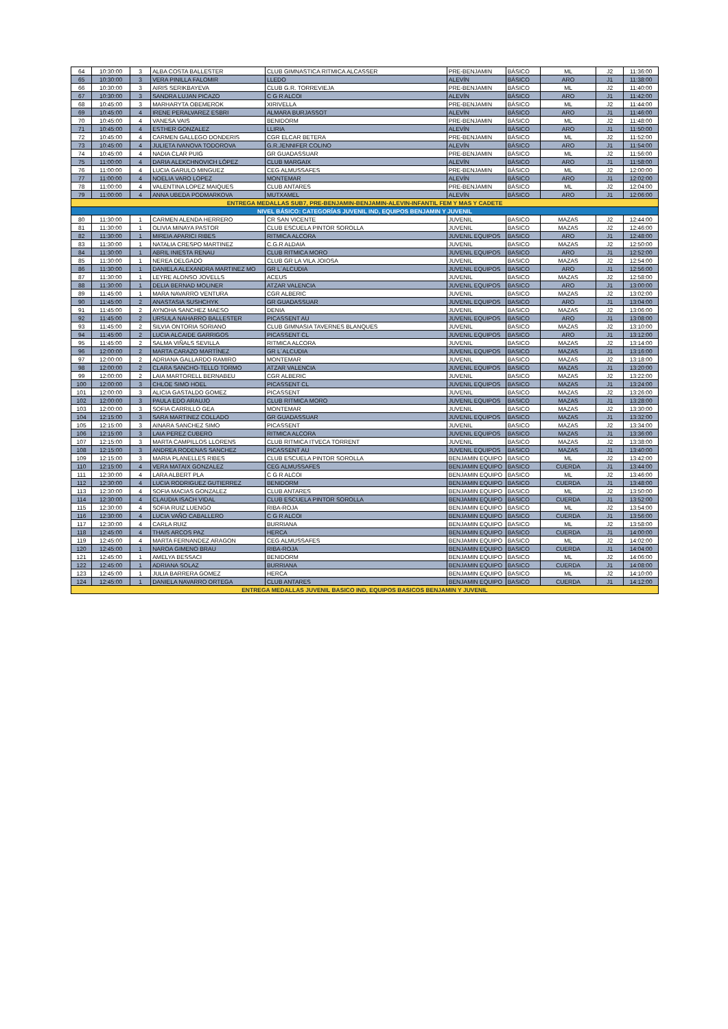| 64 | 10:30:00 | 3 | ALBA COSTA BALLESTER | CLUB GIMNASTICA RITMICA ALCASSER | PRE-BENJAMIN | BÁSICO | ML | J2 | 11:36:00 |
| 65 | 10:30:00 | 3 | VERA PINILLA FALOMIR | LLEDO | ALEVÍN | BÁSICO | ARO | J1 | 11:38:00 |
| 66 | 10:30:00 | 3 | AIRIS SERIKBAYEVA | CLUB G.R. TORREVIEJA | PRE-BENJAMIN | BÁSICO | ML | J2 | 11:40:00 |
| 67 | 10:30:00 | 3 | SANDRA LUJAN PICAZO | C G R ALCOI | ALEVÍN | BÁSICO | ARO | J1 | 11:42:00 |
| 68 | 10:45:00 | 3 | MARHARYTA OBEMEROK | XIRIVELLA | PRE-BENJAMIN | BÁSICO | ML | J2 | 11:44:00 |
| 69 | 10:45:00 | 4 | IRENE PERALVAREZ ESBRI | ALMARA BURJASSOT | ALEVÍN | BÁSICO | ARO | J1 | 11:46:00 |
| 70 | 10:45:00 | 4 | VANESA VAIS | BENIDORM | PRE-BENJAMIN | BÁSICO | ML | J2 | 11:48:00 |
| 71 | 10:45:00 | 4 | ESTHER GONZALEZ | LLIRIA | ALEVÍN | BÁSICO | ARO | J1 | 11:50:00 |
| 72 | 10:45:00 | 4 | CARMEN GALLEGO DONDERIS | CGR ELCAR BETERA | PRE-BENJAMIN | BÁSICO | ML | J2 | 11:52:00 |
| 73 | 10:45:00 | 4 | JULIETA IVANOVA TODOROVA | G.R.JENNIFER COLINO | ALEVÍN | BÁSICO | ARO | J1 | 11:54:00 |
| 74 | 10:45:00 | 4 | NADIA CLAR PUIG | GR GUADASSUAR | PRE-BENJAMIN | BÁSICO | ML | J2 | 11:56:00 |
| 75 | 11:00:00 | 4 | DARIA ALEKCHNOVICH LÓPEZ | CLUB MARGAIX | ALEVÍN | BÁSICO | ARO | J1 | 11:58:00 |
| 76 | 11:00:00 | 4 | LUCIA GARULO MINGUEZ | CEG ALMUSSAFES | PRE-BENJAMIN | BÁSICO | ML | J2 | 12:00:00 |
| 77 | 11:00:00 | 4 | NOELIA VARO LOPEZ | MONTEMAR | ALEVÍN | BÁSICO | ARO | J1 | 12:02:00 |
| 78 | 11:00:00 | 4 | VALENTINA LOPEZ MAIQUES | CLUB ANTARES | PRE-BENJAMIN | BÁSICO | ML | J2 | 12:04:00 |
| 79 | 11:00:00 | 4 | ANNA UBEDA PODMARKOVA | MUTXAMEL | ALEVÍN | BÁSICO | ARO | J1 | 12:06:00 |
| ENTREGA MEDALLAS SUB7, PRE-BENJAMIN-BENJAMIN-ALEVIN-INFANTIL FEM Y MAS Y CADETE | | | | | | | | | |
| NIVEL BÁSICO: CATEGORÍAS JUVENIL IND, EQUIPOS BENJAMIN Y JUVENIL | | | | | | | | | |
| 80 | 11:30:00 | 1 | CARMEN ALENDA HERRERO | CR SAN VICENTE | JUVENIL | BASICO | MAZAS | J2 | 12:44:00 |
| 81 | 11:30:00 | 1 | OLIVIA MINAYA PASTOR | CLUB ESCUELA PINTOR SOROLLA | JUVENIL | BASICO | MAZAS | J2 | 12:46:00 |
| 82 | 11:30:00 | 1 | MIREIA APARICI RIBES | RITMICA ALCORA | JUVENIL EQUIPOS | BASICO | ARO | J1 | 12:48:00 |
| 83 | 11:30:00 | 1 | NATALIA CRESPO MARTINEZ | C.G.R ALDAIA | JUVENIL | BASICO | MAZAS | J2 | 12:50:00 |
| 84 | 11:30:00 | 1 | ABRIL INIESTA RENAU | CLUB RITMICA MORO | JUVENIL EQUIPOS | BASICO | ARO | J1 | 12:52:00 |
| 85 | 11:30:00 | 1 | NEREA DELGADO | CLUB GR LA VILA JOIOSA | JUVENIL | BASICO | MAZAS | J2 | 12:54:00 |
| 86 | 11:30:00 | 1 | DANIELA ALEXANDRA MARTINEZ MO | GR L´ALCUDIA | JUVENIL EQUIPOS | BASICO | ARO | J1 | 12:56:00 |
| 87 | 11:30:00 | 1 | LEYRE ALONSO JOVELLS | ACEUS | JUVENIL | BASICO | MAZAS | J2 | 12:58:00 |
| 88 | 11:30:00 | 1 | DELIA BERNAD MOLINER | ATZAR VALENCIA | JUVENIL EQUIPOS | BASICO | ARO | J1 | 13:00:00 |
| 89 | 11:45:00 | 1 | MARA NAVARRO VENTURA | CGR ALBERIC | JUVENIL | BASICO | MAZAS | J2 | 13:02:00 |
| 90 | 11:45:00 | 2 | ANASTASIA SUSHCHYK | GR GUADASSUAR | JUVENIL EQUIPOS | BASICO | ARO | J1 | 13:04:00 |
| 91 | 11:45:00 | 2 | AYNOHA SANCHEZ MAESO | DENIA | JUVENIL | BASICO | MAZAS | J2 | 13:06:00 |
| 92 | 11:45:00 | 2 | URSULA NAHARRO BALLESTER | PICASSENT AU | JUVENIL EQUIPOS | BASICO | ARO | J1 | 13:08:00 |
| 93 | 11:45:00 | 2 | SILVIA ONTORIA SORIANO | CLUB GIMNASIA TAVERNES BLANQUES | JUVENIL | BASICO | MAZAS | J2 | 13:10:00 |
| 94 | 11:45:00 | 2 | LUCIA ALCAIDE GARRIGOS | PICASSENT CL | JUVENIL EQUIPOS | BASICO | ARO | J1 | 13:12:00 |
| 95 | 11:45:00 | 2 | SALMA VIÑALS SEVILLA | RITMICA ALCORA | JUVENIL | BASICO | MAZAS | J2 | 13:14:00 |
| 96 | 12:00:00 | 2 | MARTA CARAZO MARTÍNEZ | GR L´ALCUDIA | JUVENIL EQUIPOS | BASICO | MAZAS | J1 | 13:16:00 |
| 97 | 12:00:00 | 2 | ADRIANA GALLARDO RAMIRO | MONTEMAR | JUVENIL | BASICO | MAZAS | J2 | 13:18:00 |
| 98 | 12:00:00 | 2 | CLARA SANCHO-TELLO TORMO | ATZAR VALENCIA | JUVENIL EQUIPOS | BASICO | MAZAS | J1 | 13:20:00 |
| 99 | 12:00:00 | 2 | LAIA MARTORELL BERNABEU | CGR ALBERIC | JUVENIL | BASICO | MAZAS | J2 | 13:22:00 |
| 100 | 12:00:00 | 3 | CHLOE SIMO HOEL | PICASSENT CL | JUVENIL EQUIPOS | BASICO | MAZAS | J1 | 13:24:00 |
| 101 | 12:00:00 | 3 | ALICIA GASTALDO GOMEZ | PICASSENT | JUVENIL | BASICO | MAZAS | J2 | 13:26:00 |
| 102 | 12:00:00 | 3 | PAULA EDO ARAUJO | CLUB RITMICA MORO | JUVENIL EQUIPOS | BASICO | MAZAS | J1 | 13:28:00 |
| 103 | 12:00:00 | 3 | SOFIA CARRILLO GEA | MONTEMAR | JUVENIL | BASICO | MAZAS | J2 | 13:30:00 |
| 104 | 12:15:00 | 3 | SARA MARTINEZ COLLADO | GR GUADASSUAR | JUVENIL EQUIPOS | BASICO | MAZAS | J1 | 13:32:00 |
| 105 | 12:15:00 | 3 | AINARA SANCHEZ SIMO | PICASSENT | JUVENIL | BASICO | MAZAS | J2 | 13:34:00 |
| 106 | 12:15:00 | 3 | LAIA PEREZ CUBERO | RITMICA ALCORA | JUVENIL EQUIPOS | BASICO | MAZAS | J1 | 13:36:00 |
| 107 | 12:15:00 | 3 | MARTA CAMPILLOS LLORENS | CLUB RITMICA ITVECA TORRENT | JUVENIL | BASICO | MAZAS | J2 | 13:38:00 |
| 108 | 12:15:00 | 3 | ANDREA RODENAS SANCHEZ | PICASSENT AU | JUVENIL EQUIPOS | BASICO | MAZAS | J1 | 13:40:00 |
| 109 | 12:15:00 | 3 | MARIA PLANELLES RIBES | CLUB ESCUELA PINTOR SOROLLA | BENJAMIN EQUIPO | BASICO | ML | J2 | 13:42:00 |
| 110 | 12:15:00 | 4 | VERA MATAIX GONZALEZ | CEG ALMUSSAFES | BENJAMIN EQUIPO | BASICO | CUERDA | J1 | 13:44:00 |
| 111 | 12:30:00 | 4 | LARA ALBERT PLA | C G R ALCOI | BENJAMIN EQUIPO | BASICO | ML | J2 | 13:46:00 |
| 112 | 12:30:00 | 4 | LUCIA RODRIGUEZ GUTIERREZ | BENIDORM | BENJAMIN EQUIPO | BASICO | CUERDA | J1 | 13:48:00 |
| 113 | 12:30:00 | 4 | SOFIA MACIAS GONZALEZ | CLUB ANTARES | BENJAMIN EQUIPO | BASICO | ML | J2 | 13:50:00 |
| 114 | 12:30:00 | 4 | CLAUDIA ISACH VIDAL | CLUB ESCUELA PINTOR SOROLLA | BENJAMIN EQUIPO | BASICO | CUERDA | J1 | 13:52:00 |
| 115 | 12:30:00 | 4 | SOFIA RUIZ LUENGO | RIBA-ROJA | BENJAMIN EQUIPO | BASICO | ML | J2 | 13:54:00 |
| 116 | 12:30:00 | 4 | LUCIA VAÑO CABALLERO | C G R ALCOI | BENJAMIN EQUIPO | BASICO | CUERDA | J1 | 13:56:00 |
| 117 | 12:30:00 | 4 | CARLA RUIZ | BURRIANA | BENJAMIN EQUIPO | BASICO | ML | J2 | 13:58:00 |
| 118 | 12:45:00 | 4 | THAIS ARCOS PAZ | HERCA | BENJAMIN EQUIPO | BASICO | CUERDA | J1 | 14:00:00 |
| 119 | 12:45:00 | 4 | MARTA FERNANDEZ ARAGON | CEG ALMUSSAFES | BENJAMIN EQUIPO | BASICO | ML | J2 | 14:02:00 |
| 120 | 12:45:00 | 1 | NAROA GIMENO BRAU | RIBA-ROJA | BENJAMIN EQUIPO | BASICO | CUERDA | J1 | 14:04:00 |
| 121 | 12:45:00 | 1 | AMELYA BESSACI | BENIDORM | BENJAMIN EQUIPO | BASICO | ML | J2 | 14:06:00 |
| 122 | 12:45:00 | 1 | ADRIANA SOLAZ | BURRIANA | BENJAMIN EQUIPO | BASICO | CUERDA | J1 | 14:08:00 |
| 123 | 12:45:00 | 1 | JULIA BARRERA GOMEZ | HERCA | BENJAMIN EQUIPO | BASICO | ML | J2 | 14:10:00 |
| 124 | 12:45:00 | 1 | DANIELA NAVARRO ORTEGA | CLUB ANTARES | BENJAMIN EQUIPO | BASICO | CUERDA | J1 | 14:12:00 |
| ENTREGA MEDALLAS JUVENIL BASICO IND, EQUIPOS BASICOS BENJAMIN Y JUVENIL | | | | | | | | | |